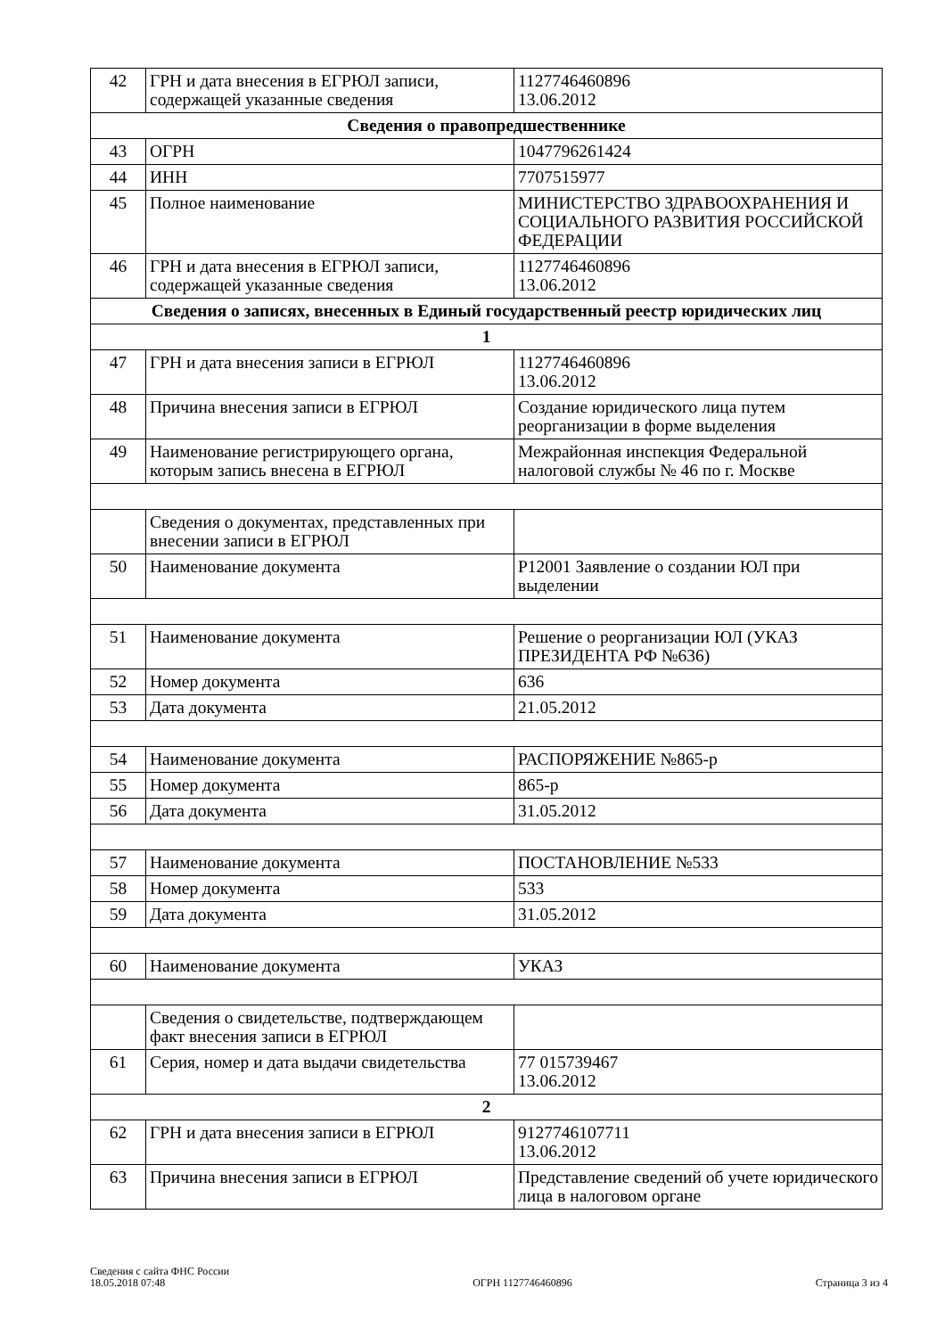| 42 | ГРН и дата внесения в ЕГРЮЛ записи, содержащей указанные сведения | 1127746460896 13.06.2012 |
| Сведения о правопредшественнике | | |
| 43 | ОГРН | 1047796261424 |
| 44 | ИНН | 7707515977 |
| 45 | Полное наименование | МИНИСТЕРСТВО ЗДРАВООХРАНЕНИЯ И СОЦИАЛЬНОГО РАЗВИТИЯ РОССИЙСКОЙ ФЕДЕРАЦИИ |
| 46 | ГРН и дата внесения в ЕГРЮЛ записи, содержащей указанные сведения | 1127746460896 13.06.2012 |
| Сведения о записях, внесенных в Единый государственный реестр юридических лиц | | |
| 1 | | |
| 47 | ГРН и дата внесения записи в ЕГРЮЛ | 1127746460896 13.06.2012 |
| 48 | Причина внесения записи в ЕГРЮЛ | Создание юридического лица путем реорганизации в форме выделения |
| 49 | Наименование регистрирующего органа, которым запись внесена в ЕГРЮЛ | Межрайонная инспекция Федеральной налоговой службы № 46 по г. Москве |
| | Сведения о документах, представленных при внесении записи в ЕГРЮЛ | |
| 50 | Наименование документа | Р12001 Заявление о создании ЮЛ при выделении |
| 51 | Наименование документа | Решение о реорганизации ЮЛ (УКАЗ ПРЕЗИДЕНТА РФ №636) |
| 52 | Номер документа | 636 |
| 53 | Дата документа | 21.05.2012 |
| 54 | Наименование документа | РАСПОРЯЖЕНИЕ №865-р |
| 55 | Номер документа | 865-р |
| 56 | Дата документа | 31.05.2012 |
| 57 | Наименование документа | ПОСТАНОВЛЕНИЕ №533 |
| 58 | Номер документа | 533 |
| 59 | Дата документа | 31.05.2012 |
| 60 | Наименование документа | УКАЗ |
| | Сведения о свидетельстве, подтверждающем факт внесения записи в ЕГРЮЛ | |
| 61 | Серия, номер и дата выдачи свидетельства | 77 015739467 13.06.2012 |
| 2 | | |
| 62 | ГРН и дата внесения записи в ЕГРЮЛ | 9127746107711 13.06.2012 |
| 63 | Причина внесения записи в ЕГРЮЛ | Представление сведений об учете юридического лица в налоговом органе |
Сведения с сайта ФНС России
18.05.2018 07:48
ОГРН 1127746460896
Страница 3 из 4